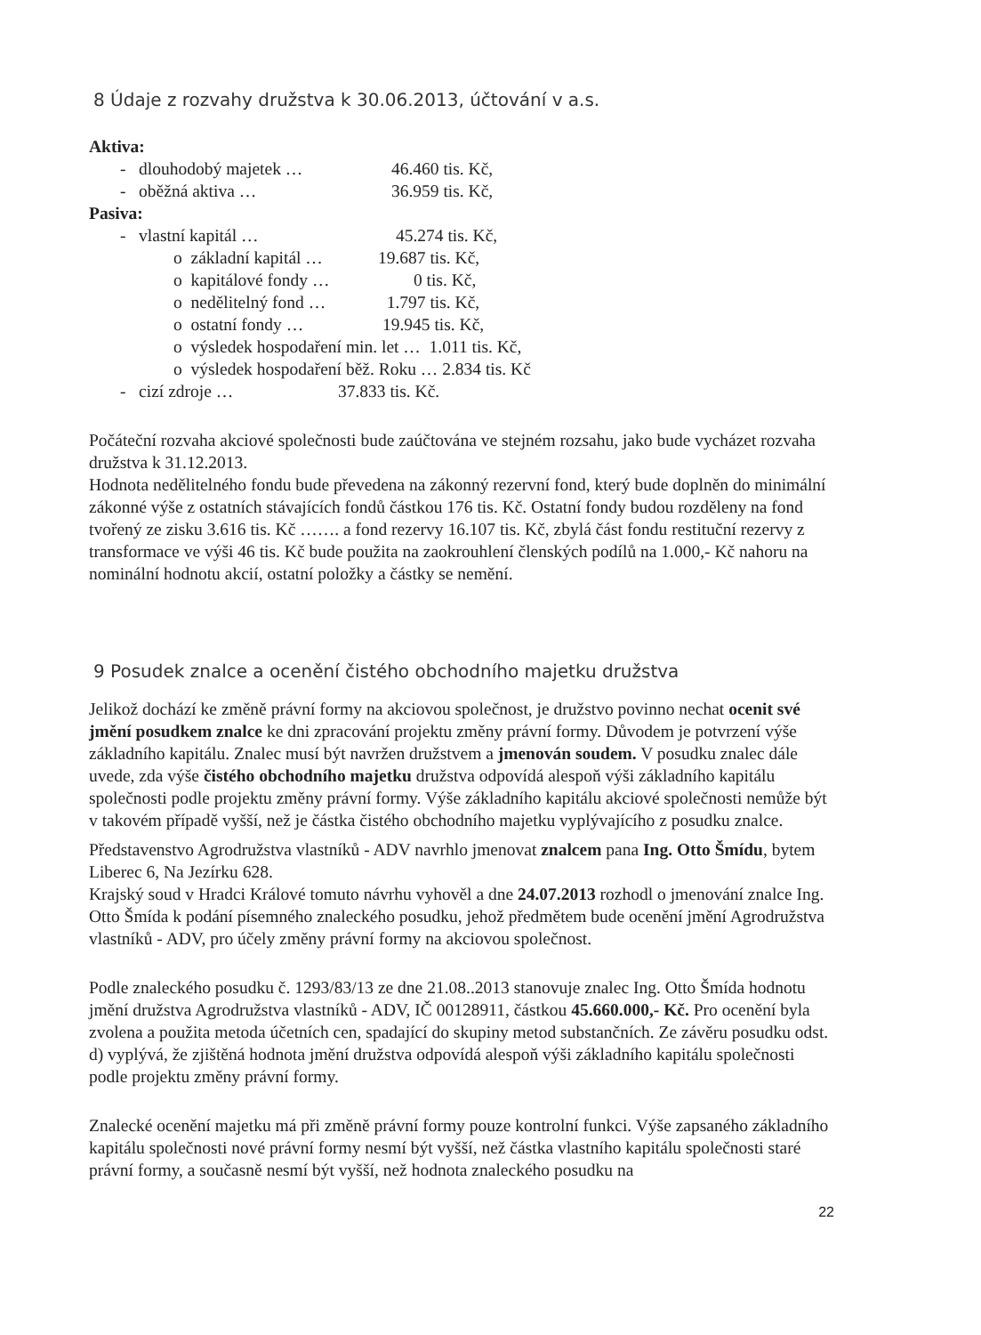8 Údaje z rozvahy družstva k 30.06.2013, účtování v a.s.
Aktiva:
- dlouhodobý majetek … 46.460 tis. Kč,
- oběžná aktiva … 36.959 tis. Kč,
Pasiva:
- vlastní kapitál … 45.274 tis. Kč,
o základní kapitál … 19.687 tis. Kč,
o kapitálové fondy … 0 tis. Kč,
o nedělitelný fond … 1.797 tis. Kč,
o ostatní fondy … 19.945 tis. Kč,
o výsledek hospodaření min. let … 1.011 tis. Kč,
o výsledek hospodaření běž. Roku … 2.834 tis. Kč
- cizí zdroje … 37.833 tis. Kč.
Počáteční rozvaha akciové společnosti bude zaúčtována ve stejném rozsahu, jako bude vycházet rozvaha družstva k 31.12.2013.
Hodnota nedělitelného fondu bude převedena na zákonný rezervní fond, který bude doplněn do minimální zákonné výše z ostatních stávajících fondů částkou 176 tis. Kč. Ostatní fondy budou rozděleny na fond tvořený ze zisku 3.616 tis. Kč ……. a fond rezervy 16.107 tis. Kč, zbylá část fondu restituční rezervy z transformace ve výši 46 tis. Kč bude použita na zaokrouhlení členských podílů na 1.000,- Kč nahoru na nominální hodnotu akcií, ostatní položky a částky se nemění.
9 Posudek znalce a ocenění čistého obchodního majetku družstva
Jelikož dochází ke změně právní formy na akciovou společnost, je družstvo povinno nechat ocenit své jmění posudkem znalce ke dni zpracování projektu změny právní formy. Důvodem je potvrzení výše základního kapitálu. Znalec musí být navržen družstvem a jmenován soudem. V posudku znalec dále uvede, zda výše čistého obchodního majetku družstva odpovídá alespoň výši základního kapitálu společnosti podle projektu změny právní formy. Výše základního kapitálu akciové společnosti nemůže být v takovém případě vyšší, než je částka čistého obchodního majetku vyplývajícího z posudku znalce.
Představenstvo Agrodružstva vlastníků - ADV navrhlo jmenovat znalcem pana Ing. Otto Šmídu, bytem Liberec 6, Na Jezírku 628.
Krajský soud v Hradci Králové tomuto návrhu vyhověl a dne 24.07.2013 rozhodl o jmenování znalce Ing. Otto Šmída k podání písemného znaleckého posudku, jehož předmětem bude ocenění jmění Agrodružstva vlastníků - ADV, pro účely změny právní formy na akciovou společnost.
Podle znaleckého posudku č. 1293/83/13 ze dne 21.08..2013 stanovuje znalec Ing. Otto Šmída hodnotu jmění družstva Agrodružstva vlastníků - ADV, IČ 00128911, částkou 45.660.000,- Kč. Pro ocenění byla zvolena a použita metoda účetních cen, spadající do skupiny metod substančních. Ze závěru posudku odst. d) vyplývá, že zjištěná hodnota jmění družstva odpovídá alespoň výši základního kapitálu společnosti podle projektu změny právní formy.
Znalecké ocenění majetku má při změně právní formy pouze kontrolní funkci. Výše zapsaného základního kapitálu společnosti nové právní formy nesmí být vyšší, než částka vlastního kapitálu společnosti staré právní formy, a současně nesmí být vyšší, než hodnota znaleckého posudku na
22